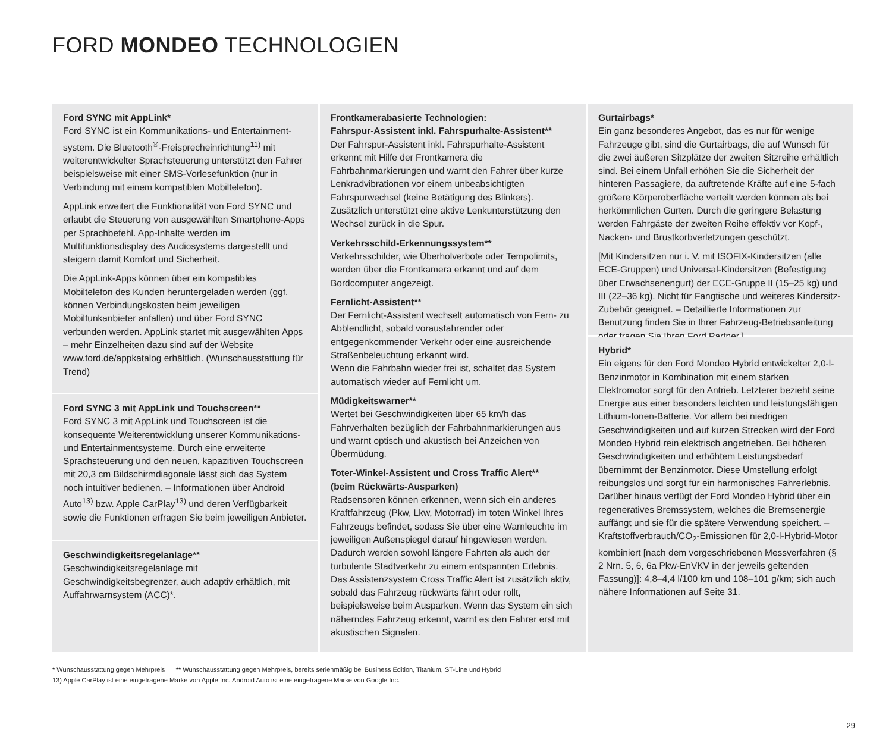FORD MONDEO TECHNOLOGIEN
Ford SYNC mit AppLink*
Ford SYNC ist ein Kommunikations- und Entertainment-system. Die Bluetooth<sup>®</sup>-Freisprecheinrichtung<sup>11)</sup> mit weiterentwickelter Sprachsteuerung unterstützt den Fahrer beispielsweise mit einer SMS-Vorlesefunktion (nur in Verbindung mit einem kompatiblen Mobiltelefon).
AppLink erweitert die Funktionalität von Ford SYNC und erlaubt die Steuerung von ausgewählten Smartphone-Apps per Sprachbefehl. App-Inhalte werden im Multifunktionsdisplay des Audiosystems dargestellt und steigern damit Komfort und Sicherheit.
Die AppLink-Apps können über ein kompatibles Mobiltelefon des Kunden heruntergeladen werden (ggf. können Verbindungskosten beim jeweiligen Mobilfunkanbieter anfallen) und über Ford SYNC verbunden werden. AppLink startet mit ausgewählten Apps – mehr Einzelheiten dazu sind auf der Website www.ford.de/appkatalog erhältlich. (Wunschausstattung für Trend)
Ford SYNC 3 mit AppLink und Touchscreen**
Ford SYNC 3 mit AppLink und Touchscreen ist die konsequente Weiterentwicklung unserer Kommunikations- und Entertainmentsysteme. Durch eine erweiterte Sprachsteuerung und den neuen, kapazitiven Touchscreen mit 20,3 cm Bildschirmdiagonale lässt sich das System noch intuitiver bedienen. – Informationen über Android Auto<sup>13)</sup> bzw. Apple CarPlay<sup>13)</sup> und deren Verfügbarkeit sowie die Funktionen erfragen Sie beim jeweiligen Anbieter.
Geschwindigkeitsregelanlage**
Geschwindigkeitsregelanlage mit Geschwindigkeitsbegrenzer, auch adaptiv erhältlich, mit Auffahrwarnsystem (ACC)*.
Frontkamerabasierte Technologien:
Fahrspur-Assistent inkl. Fahrspurhalte-Assistent**
Der Fahrspur-Assistent inkl. Fahrspurhalte-Assistent erkennt mit Hilfe der Frontkamera die Fahrbahnmarkierungen und warnt den Fahrer über kurze Lenkradvibrationen vor einem unbeabsichtigten Fahrspurwechsel (keine Betätigung des Blinkers). Zusätzlich unterstützt eine aktive Lenkunterstützung den Wechsel zurück in die Spur.
Verkehrsschild-Erkennungssystem**
Verkehrsschilder, wie Überholverbote oder Tempolimits, werden über die Frontkamera erkannt und auf dem Bordcomputer angezeigt.
Fernlicht-Assistent**
Der Fernlicht-Assistent wechselt automatisch von Fern- zu Abblendlicht, sobald vorausfahrender oder entgegenkommender Verkehr oder eine ausreichende Straßenbeleuchtung erkannt wird.
Wenn die Fahrbahn wieder frei ist, schaltet das System automatisch wieder auf Fernlicht um.
Müdigkeitswarner**
Wertet bei Geschwindigkeiten über 65 km/h das Fahrverhalten bezüglich der Fahrbahnmarkierungen aus und warnt optisch und akustisch bei Anzeichen von Übermüdung.
Toter-Winkel-Assistent und Cross Traffic Alert**
(beim Rückwärts-Ausparken)
Radsensoren können erkennen, wenn sich ein anderes Kraftfahrzeug (Pkw, Lkw, Motorrad) im toten Winkel Ihres Fahrzeugs befindet, sodass Sie über eine Warnleuchte im jeweiligen Außenspiegel darauf hingewiesen werden. Dadurch werden sowohl längere Fahrten als auch der turbulente Stadtverkehr zu einem entspannten Erlebnis. Das Assistenzsystem Cross Traffic Alert ist zusätzlich aktiv, sobald das Fahrzeug rückwärts fährt oder rollt, beispielsweise beim Ausparken. Wenn das System ein sich näherndes Fahrzeug erkennt, warnt es den Fahrer erst mit akustischen Signalen.
Gurtairbags*
Ein ganz besonderes Angebot, das es nur für wenige Fahrzeuge gibt, sind die Gurtairbags, die auf Wunsch für die zwei äußeren Sitzplätze der zweiten Sitzreihe erhältlich sind. Bei einem Unfall erhöhen Sie die Sicherheit der hinteren Passagiere, da auftretende Kräfte auf eine 5-fach größere Körperoberfläche verteilt werden können als bei herkömmlichen Gurten. Durch die geringere Belastung werden Fahrgäste der zweiten Reihe effektiv vor Kopf-, Nacken- und Brustkorbverletzungen geschützt.
[Mit Kindersitzen nur i. V. mit ISOFIX-Kindersitzen (alle ECE-Gruppen) und Universal-Kindersitzen (Befestigung über Erwachsenengurt) der ECE-Gruppe II (15–25 kg) und III (22–36 kg). Nicht für Fangtische und weiteres Kindersitz-Zubehör geeignet. – Detaillierte Informationen zur Benutzung finden Sie in Ihrer Fahrzeug-Betriebsanleitung oder fragen Sie Ihren Ford Partner.]
Hybrid*
Ein eigens für den Ford Mondeo Hybrid entwickelter 2,0-l-Benzinmotor in Kombination mit einem starken Elektromotor sorgt für den Antrieb. Letzterer bezieht seine Energie aus einer besonders leichten und leistungsfähigen Lithium-Ionen-Batterie. Vor allem bei niedrigen Geschwindigkeiten und auf kurzen Strecken wird der Ford Mondeo Hybrid rein elektrisch angetrieben. Bei höheren Geschwindigkeiten und erhöhtem Leistungsbedarf übernimmt der Benzinmotor. Diese Umstellung erfolgt reibungslos und sorgt für ein harmonisches Fahrerlebnis. Darüber hinaus verfügt der Ford Mondeo Hybrid über ein regeneratives Bremssystem, welches die Bremsenergie auffängt und sie für die spätere Verwendung speichert. – Kraftstoffverbrauch/CO<sub>2</sub>-Emissionen für 2,0-l-Hybrid-Motor kombiniert [nach dem vorgeschriebenen Messverfahren (§ 2 Nrn. 5, 6, 6a Pkw-EnVKV in der jeweils geltenden Fassung)]: 4,8–4,4 l/100 km und 108–101 g/km; sich auch nähere Informationen auf Seite 31.
* Wunschausstattung gegen Mehrpreis ** Wunschausstattung gegen Mehrpreis, bereits serienmäßig bei Business Edition, Titanium, ST-Line und Hybrid
13) Apple CarPlay ist eine eingetragene Marke von Apple Inc. Android Auto ist eine eingetragene Marke von Google Inc.
29